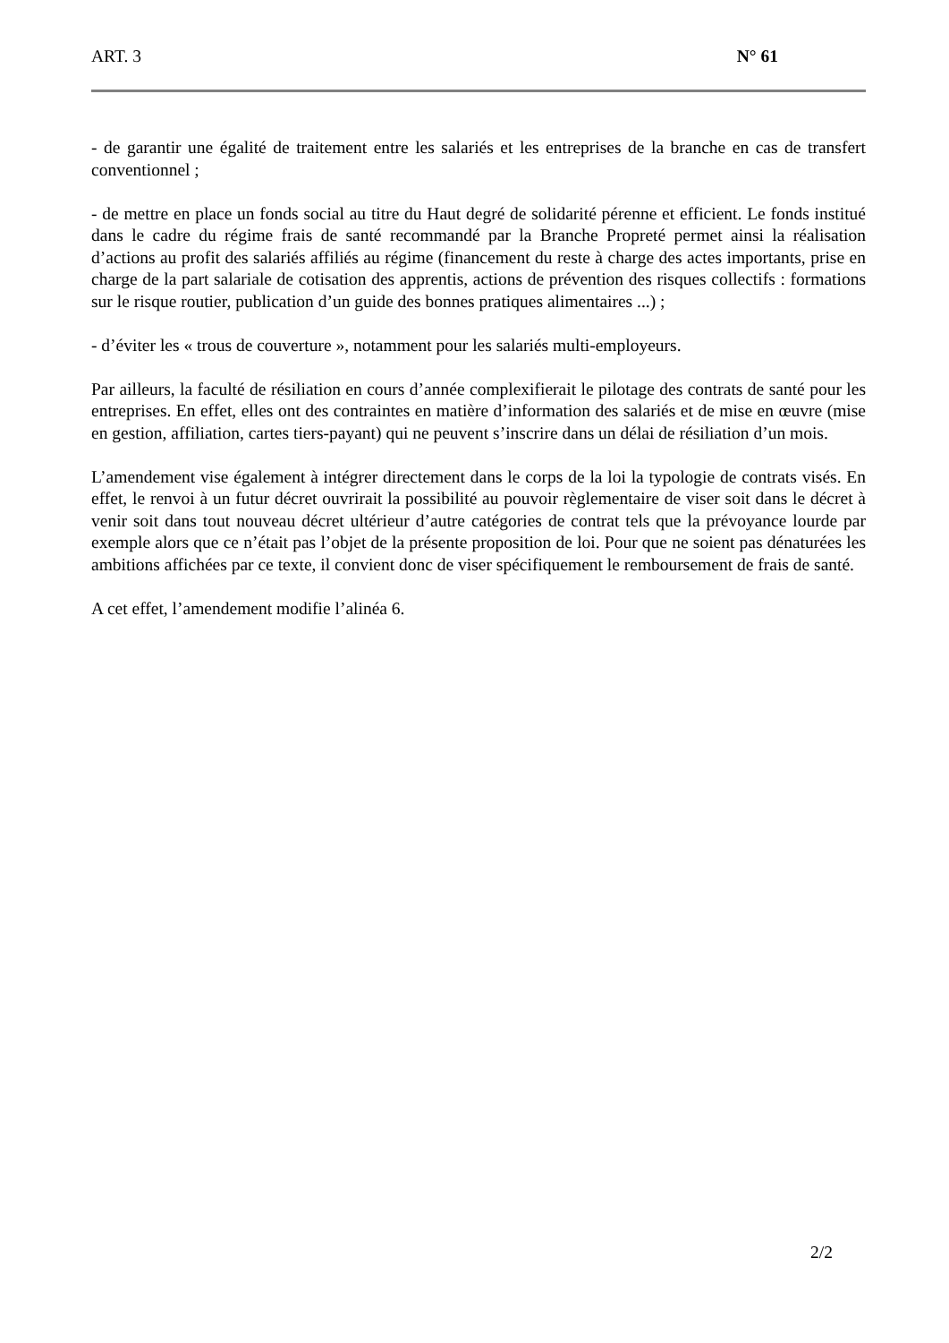ART. 3 N° 61
- de garantir une égalité de traitement entre les salariés et les entreprises de la branche en cas de transfert conventionnel ;
- de mettre en place un fonds social au titre du Haut degré de solidarité pérenne et efficient. Le fonds institué dans le cadre du régime frais de santé recommandé par la Branche Propreté permet ainsi la réalisation d’actions au profit des salariés affiliés au régime (financement du reste à charge des actes importants, prise en charge de la part salariale de cotisation des apprentis, actions de prévention des risques collectifs : formations sur le risque routier, publication d’un guide des bonnes pratiques alimentaires ...) ;
- d’éviter les « trous de couverture », notamment pour les salariés multi-employeurs.
Par ailleurs, la faculté de résiliation en cours d’année complexifierait le pilotage des contrats de santé pour les entreprises. En effet, elles ont des contraintes en matière d’information des salariés et de mise en œuvre (mise en gestion, affiliation, cartes tiers-payant) qui ne peuvent s’inscrire dans un délai de résiliation d’un mois.
L’amendement vise également à intégrer directement dans le corps de la loi la typologie de contrats visés. En effet, le renvoi à un futur décret ouvrirait la possibilité au pouvoir règlementaire de viser soit dans le décret à venir soit dans tout nouveau décret ultérieur d’autre catégories de contrat tels que la prévoyance lourde par exemple alors que ce n’était pas l’objet de la présente proposition de loi. Pour que ne soient pas dénaturées les ambitions affichées par ce texte, il convient donc de viser spécifiquement le remboursement de frais de santé.
A cet effet, l’amendement modifie l’alinéa 6.
2/2